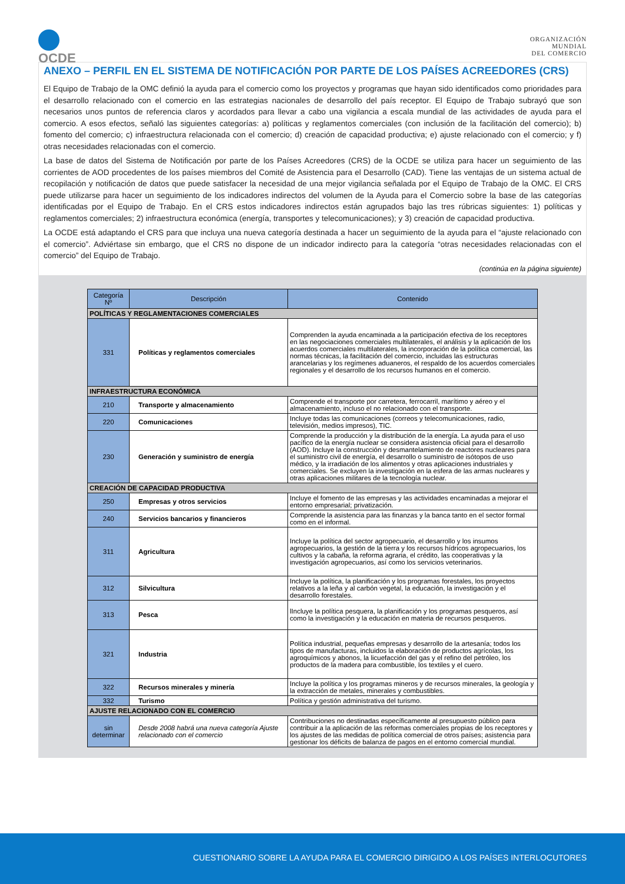OCDE
ORGANIZACIÓN
MUNDIAL
DEL COMERCIO
ANEXO – PERFIL EN EL SISTEMA DE NOTIFICACIÓN POR PARTE DE LOS PAÍSES ACREEDORES (CRS)
El Equipo de Trabajo de la OMC definió la ayuda para el comercio como los proyectos y programas que hayan sido identificados como prioridades para el desarrollo relacionado con el comercio en las estrategias nacionales de desarrollo del país receptor. El Equipo de Trabajo subrayó que son necesarios unos puntos de referencia claros y acordados para llevar a cabo una vigilancia a escala mundial de las actividades de ayuda para el comercio. A esos efectos, señaló las siguientes categorías: a) políticas y reglamentos comerciales (con inclusión de la facilitación del comercio); b) fomento del comercio; c) infraestructura relacionada con el comercio; d) creación de capacidad productiva; e) ajuste relacionado con el comercio; y f) otras necesidades relacionadas con el comercio.
La base de datos del Sistema de Notificación por parte de los Países Acreedores (CRS) de la OCDE se utiliza para hacer un seguimiento de las corrientes de AOD procedentes de los países miembros del Comité de Asistencia para el Desarrollo (CAD). Tiene las ventajas de un sistema actual de recopilación y notificación de datos que puede satisfacer la necesidad de una mejor vigilancia señalada por el Equipo de Trabajo de la OMC. El CRS puede utilizarse para hacer un seguimiento de los indicadores indirectos del volumen de la Ayuda para el Comercio sobre la base de las categorías identificadas por el Equipo de Trabajo. En el CRS estos indicadores indirectos están agrupados bajo las tres rúbricas siguientes: 1) políticas y reglamentos comerciales; 2) infraestructura económica (energía, transportes y telecomunicaciones); y 3) creación de capacidad productiva.
La OCDE está adaptando el CRS para que incluya una nueva categoría destinada a hacer un seguimiento de la ayuda para el “ajuste relacionado con el comercio”. Adviértase sin embargo, que el CRS no dispone de un indicador indirecto para la categoría “otras necesidades relacionadas con el comercio” del Equipo de Trabajo.
(continúa en la página siguiente)
| Categoría Nº | Descripción | Contenido |
| --- | --- | --- |
| POLÍTICAS Y REGLAMENTACIONES COMERCIALES | | |
| 331 | Políticas y reglamentos comerciales | Comprenden la ayuda encaminada a la participación efectiva de los receptores en las negociaciones comerciales multilaterales, el análisis y la aplicación de los acuerdos comerciales multilaterales, la incorporación de la política comercial, las normas técnicas, la facilitación del comercio, incluidas las estructuras arancelarias y los regímenes aduaneros, el respaldo de los acuerdos comerciales regionales y el desarrollo de los recursos humanos en el comercio. |
| INFRAESTRUCTURA ECONÓMICA | | |
| 210 | Transporte y almacenamiento | Comprende el transporte por carretera, ferrocarril, marítimo y aéreo y el almacenamiento, incluso el no relacionado con el transporte. |
| 220 | Comunicaciones | Incluye todas las comunicaciones (correos y telecomunicaciones, radio, televisión, medios impresos), TIC. |
| 230 | Generación y suministro de energía | Comprende la producción y la distribución de la energía. La ayuda para el uso pacífico de la energía nuclear se considera asistencia oficial para el desarrollo (AOD). Incluye la construcción y desmantelamiento de reactores nucleares para el suministro civil de energía, el desarrollo o suministro de isótopos de uso médico, y la irradiación de los alimentos y otras aplicaciones industriales y comerciales. Se excluyen la investigación en la esfera de las armas nucleares y otras aplicaciones militares de la tecnología nuclear. |
| CREACIÓN DE CAPACIDAD PRODUCTIVA | | |
| 250 | Empresas y otros servicios | Incluye el fomento de las empresas y las actividades encaminadas a mejorar el entorno empresarial; privatización. |
| 240 | Servicios bancarios y financieros | Comprende la asistencia para las finanzas y la banca tanto en el sector formal como en el informal. |
| 311 | Agricultura | Incluye la política del sector agropecuario, el desarrollo y los insumos agropecuarios, la gestión de la tierra y los recursos hídricos agropecuarios, los cultivos y la cabaña, la reforma agraria, el crédito, las cooperativas y la investigación agropecuarios, así como los servicios veterinarios. |
| 312 | Silvicultura | Incluye la política, la planificación y los programas forestales, los proyectos relativos a la leña y al carbón vegetal, la educación, la investigación y el desarrollo forestales. |
| 313 | Pesca | lIncluye la política pesquera, la planificación y los programas pesqueros, así como la investigación y la educación en materia de recursos pesqueros. |
| 321 | Industria | Política industrial, pequeñas empresas y desarrollo de la artesanía; todos los tipos de manufacturas, incluidos la elaboración de productos agrícolas, los agroquímicos y abonos, la licuefacción del gas y el refino del petróleo, los productos de la madera para combustible, los textiles y el cuero. |
| 322 | Recursos minerales y minería | Incluye la política y los programas mineros y de recursos minerales, la geología y la extracción de metales, minerales y combustibles. |
| 332 | Turismo | Política y gestión administrativa del turismo. |
| AJUSTE RELACIONADO CON EL COMERCIO | | |
| sin determinar | Desde 2008 habrá una nueva categoría Ajuste relacionado con el comercio | Contribuciones no destinadas específicamente al presupuesto público para contribuir a la aplicación de las reformas comerciales propias de los receptores y los ajustes de las medidas de política comercial de otros países; asistencia para gestionar los déficits de balanza de pagos en el entorno comercial mundial. |
CUESTIONARIO SOBRE LA AYUDA PARA EL COMERCIO DIRIGIDO A LOS PAÍSES INTERLOCUTORES